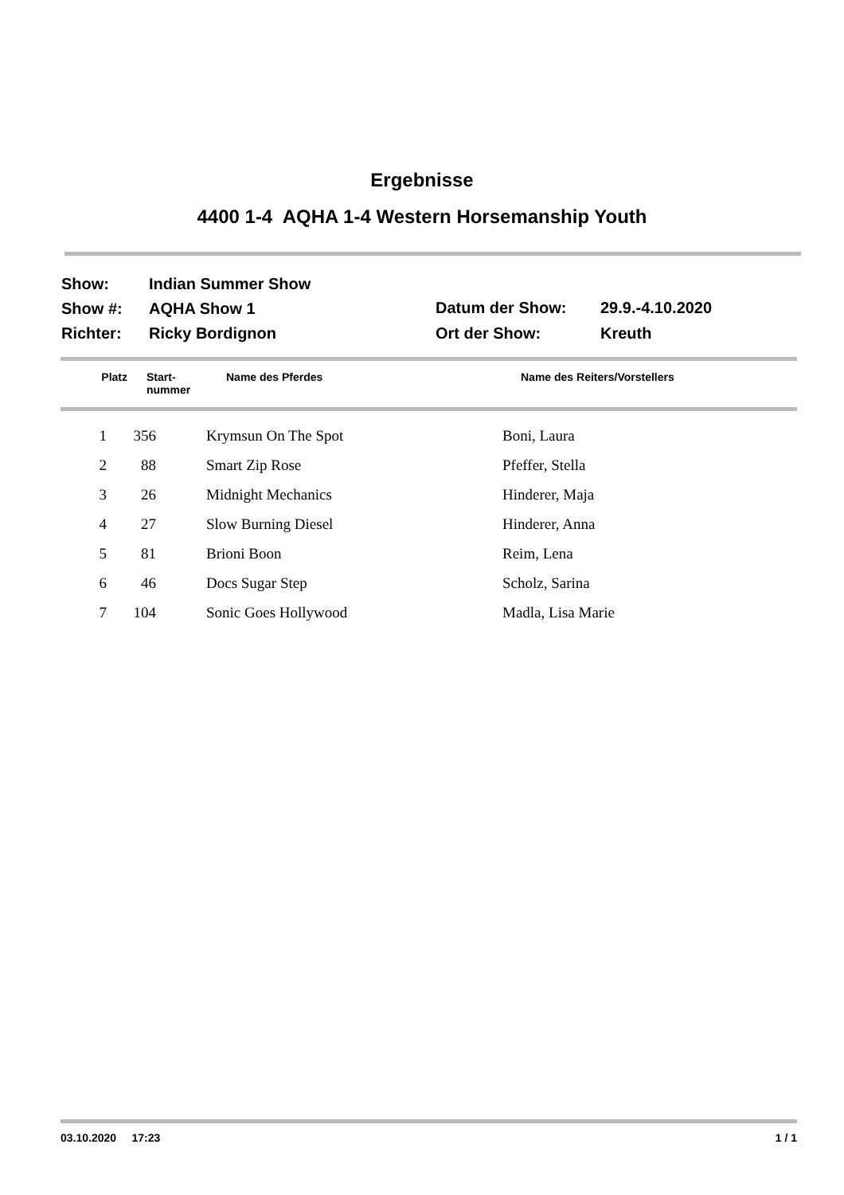Ergebnisse
4400 1-4 AQHA 1-4 Western Horsemanship Youth
| Show: | Indian Summer Show |
| Show #: | AQHA Show 1 |
| Richter: | Ricky Bordignon |
| Datum der Show: | 29.9.-4.10.2020 |
| Ort der Show: | Kreuth |
| Platz | Start- nummer | Name des Pferdes | Name des Reiters/Vorstellers |
| --- | --- | --- | --- |
| 1 | 356 | | Krymsun On The Spot | Boni, Laura |
| 2 | 88 | | Smart Zip Rose | Pfeffer, Stella |
| 3 | 26 | | Midnight Mechanics | Hinderer, Maja |
| 4 | 27 | | Slow Burning Diesel | Hinderer, Anna |
| 5 | 81 | | Brioni Boon | Reim, Lena |
| 6 | 46 | | Docs Sugar Step | Scholz, Sarina |
| 7 | 104 | | Sonic Goes Hollywood | Madla, Lisa Marie |
03.10.2020 17:23 1 / 1